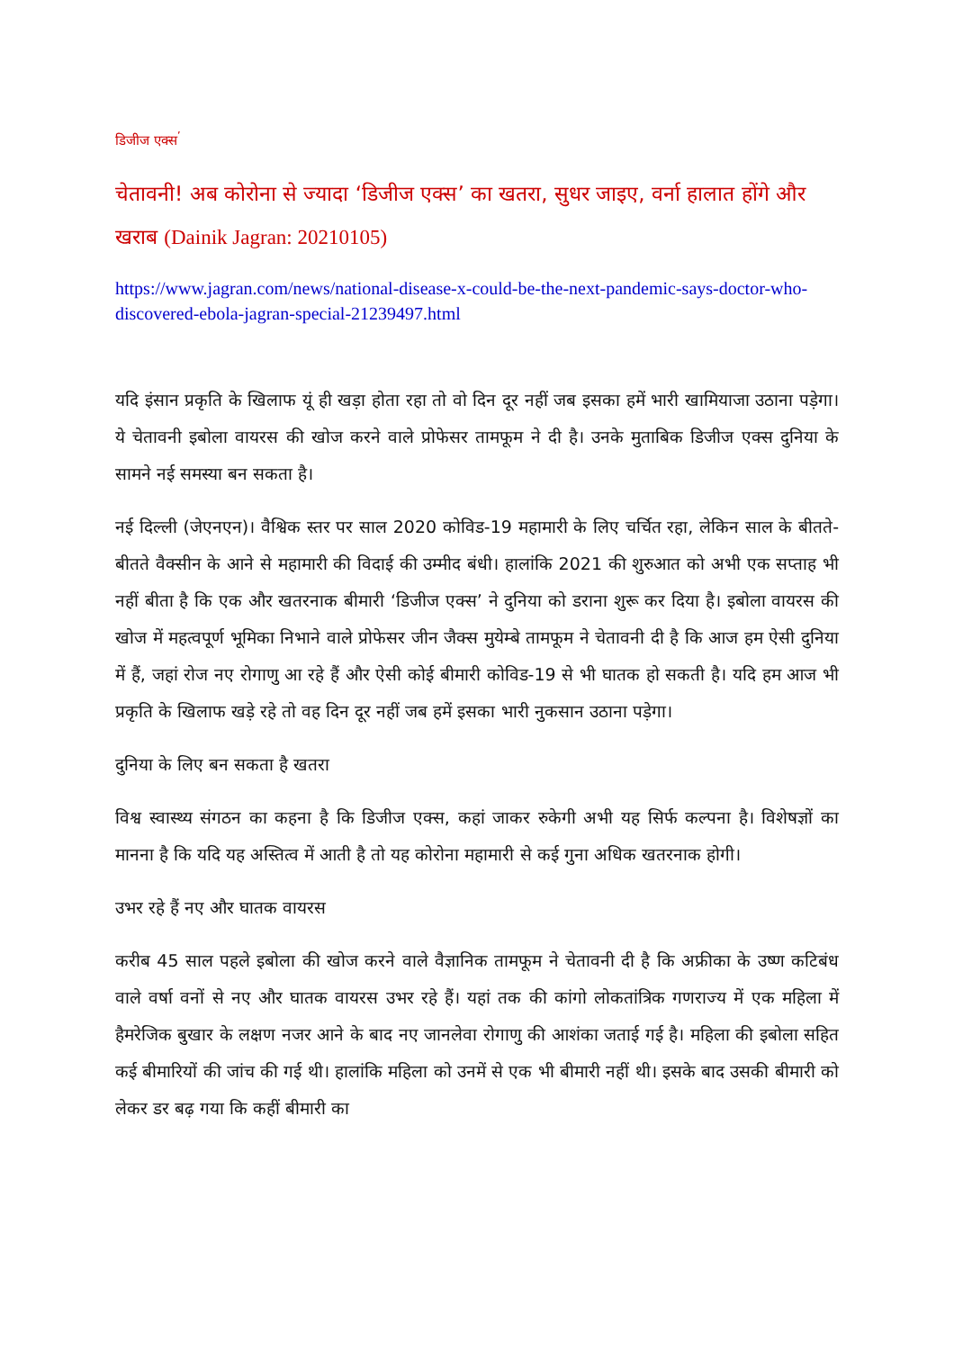डिजीज एक्स<sup>’</sup>
चेतावनी! अब कोरोना से ज्यादा ‘डिजीज एक्स’ का खतरा, सुधर जाइए, वर्ना हालात होंगे और खराब (Dainik Jagran: 20210105)
https://www.jagran.com/news/national-disease-x-could-be-the-next-pandemic-says-doctor-who-discovered-ebola-jagran-special-21239497.html
यदि इंसान प्रकृति के खिलाफ यूं ही खड़ा होता रहा तो वो दिन दूर नहीं जब इसका हमें भारी खामियाजा उठाना पड़ेगा। ये चेतावनी इबोला वायरस की खोज करने वाले प्रोफेसर तामफूम ने दी है। उनके मुताबिक डिजीज एक्स दुनिया के सामने नई समस्या बन सकता है।
नई दिल्ली (जेएनएन)। वैश्विक स्तर पर साल 2020 कोविड-19 महामारी के लिए चर्चित रहा, लेकिन साल के बीतते-बीतते वैक्सीन के आने से महामारी की विदाई की उम्मीद बंधी। हालांकि 2021 की शुरुआत को अभी एक सप्ताह भी नहीं बीता है कि एक और खतरनाक बीमारी ‘डिजीज एक्स’ ने दुनिया को डराना शुरू कर दिया है। इबोला वायरस की खोज में महत्वपूर्ण भूमिका निभाने वाले प्रोफेसर जीन जैक्स मुयेम्बे तामफूम ने चेतावनी दी है कि आज हम ऐसी दुनिया में हैं, जहां रोज नए रोगाणु आ रहे हैं और ऐसी कोई बीमारी कोविड-19 से भी घातक हो सकती है। यदि हम आज भी प्रकृति के खिलाफ खड़े रहे तो वह दिन दूर नहीं जब हमें इसका भारी नुकसान उठाना पड़ेगा।
दुनिया के लिए बन सकता है खतरा
विश्व स्वास्थ्य संगठन का कहना है कि डिजीज एक्स, कहां जाकर रुकेगी अभी यह सिर्फ कल्पना है। विशेषज्ञों का मानना है कि यदि यह अस्तित्व में आती है तो यह कोरोना महामारी से कई गुना अधिक खतरनाक होगी।
उभर रहे हैं नए और घातक वायरस
करीब 45 साल पहले इबोला की खोज करने वाले वैज्ञानिक तामफूम ने चेतावनी दी है कि अफ्रीका के उष्ण कटिबंध वाले वर्षा वनों से नए और घातक वायरस उभर रहे हैं। यहां तक की कांगो लोकतांत्रिक गणराज्य में एक महिला में हैमरेजिक बुखार के लक्षण नजर आने के बाद नए जानलेवा रोगाणु की आशंका जताई गई है। महिला की इबोला सहित कई बीमारियों की जांच की गई थी। हालांकि महिला को उनमें से एक भी बीमारी नहीं थी। इसके बाद उसकी बीमारी को लेकर डर बढ़ गया कि कहीं बीमारी का